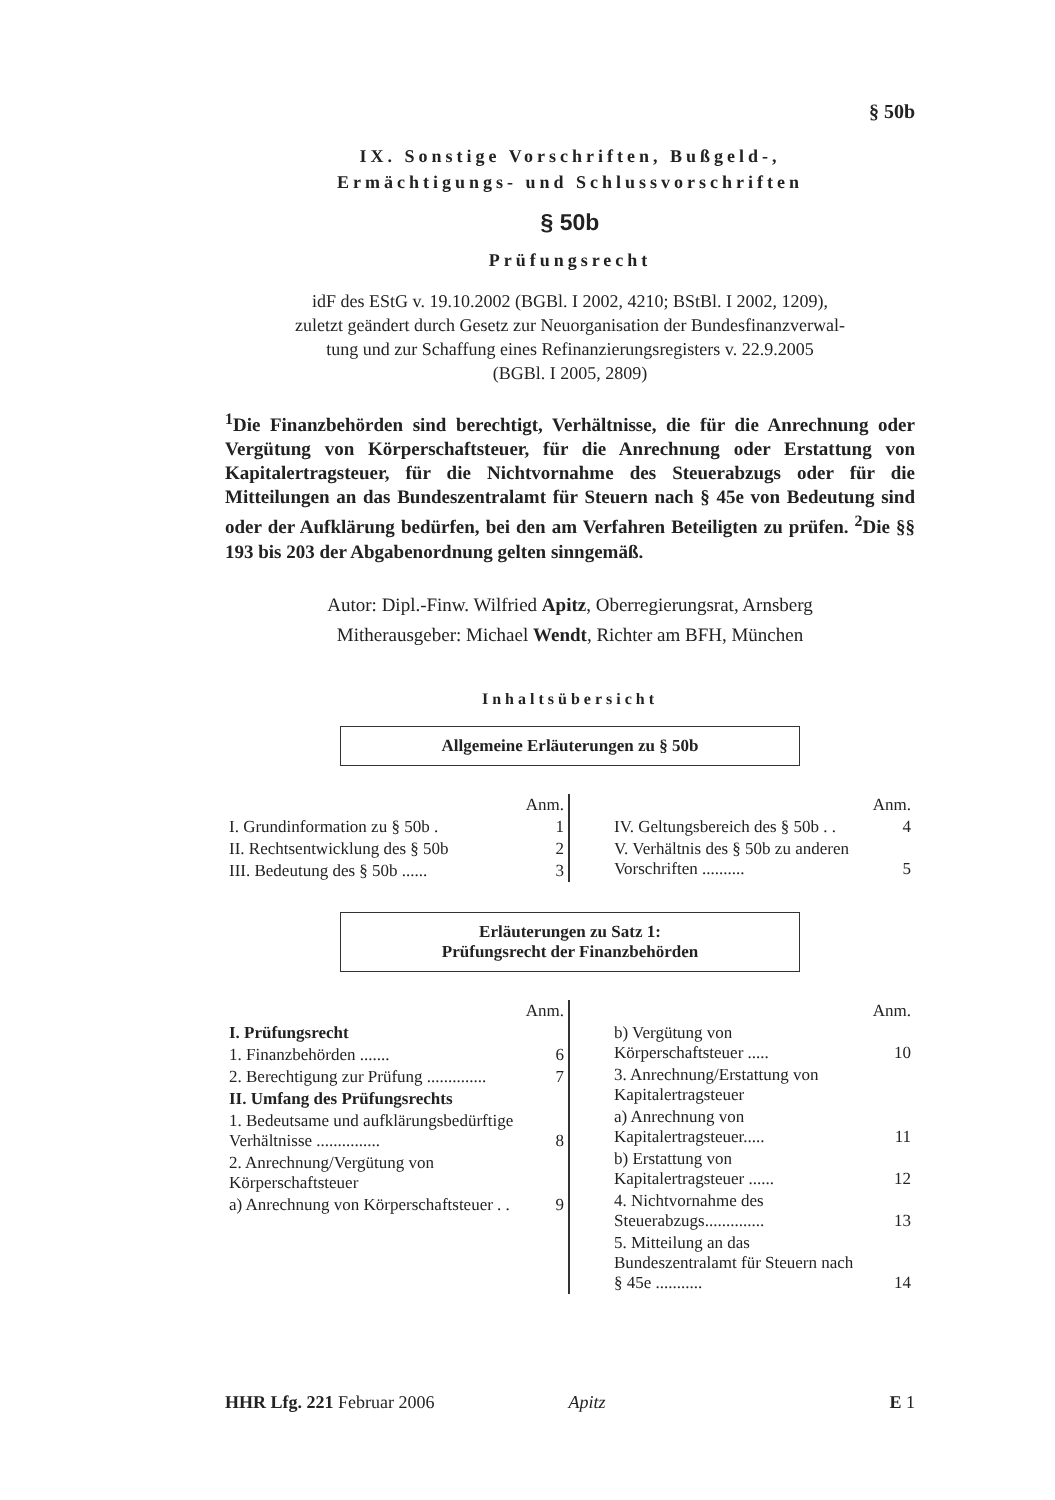§ 50b
IX. Sonstige Vorschriften, Bußgeld-,
Ermächtigungs- und Schlussvorschriften
§ 50b
Prüfungsrecht
idF des EStG v. 19.10.2002 (BGBl. I 2002, 4210; BStBl. I 2002, 1209),
zuletzt geändert durch Gesetz zur Neuorganisation der Bundesfinanzverwal-
tung und zur Schaffung eines Refinanzierungsregisters v. 22.9.2005
(BGBl. I 2005, 2809)
<sup>1</sup> Die Finanzbehörden sind berechtigt, Verhältnisse, die für die Anrechnung oder Vergütung von Körperschaftsteuer, für die Anrechnung oder Erstattung von Kapitalertragsteuer, für die Nichtvornahme des Steuerabzugs oder für die Mitteilungen an das Bundeszentralamt für Steuern nach § 45e von Bedeutung sind oder der Aufklärung bedürfen, bei den am Verfahren Beteiligten zu prüfen. <sup>2</sup>Die §§ 193 bis 203 der Abgabenordnung gelten sinngemäß.
Autor: Dipl.-Finw. Wilfried Apitz, Oberregierungsrat, Arnsberg
Mitherausgeber: Michael Wendt, Richter am BFH, München
Inhaltsübersicht
Allgemeine Erläuterungen zu § 50b
| | Anm. |
| I. Grundinformation zu § 50b . | 1 |
| II. Rechtsentwicklung des § 50b | 2 |
| III. Bedeutung des § 50b ...... | 3 |
| | Anm. |
| IV. Geltungsbereich des § 50b . . | 4 |
| V. Verhältnis des § 50b zu anderen Vorschriften .......... | 5 |
Erläuterungen zu Satz 1:
Prüfungsrecht der Finanzbehörden
| | Anm. |
| I. Prüfungsrecht | |
| 1. Finanzbehörden ....... | 6 |
| 2. Berechtigung zur Prüfung .............. | 7 |
| II. Umfang des Prüfungsrechts | |
| 1. Bedeutsame und aufklärungsbedürftige Verhältnisse ............... | 8 |
| 2. Anrechnung/Vergütung von Körperschaftsteuer | |
| a) Anrechnung von Körperschaftsteuer . . | 9 |
| | Anm. |
| b) Vergütung von Körperschaftsteuer ..... | 10 |
| 3. Anrechnung/Erstattung von Kapitalertragsteuer | |
| a) Anrechnung von Kapitalertragsteuer..... | 11 |
| b) Erstattung von Kapitalertragsteuer ...... | 12 |
| 4. Nichtvornahme des Steuerabzugs.............. | 13 |
| 5. Mitteilung an das Bundeszentralamt für Steuern nach § 45e ........... | 14 |
HHR Lfg. 221 Februar 2006 Apitz E 1